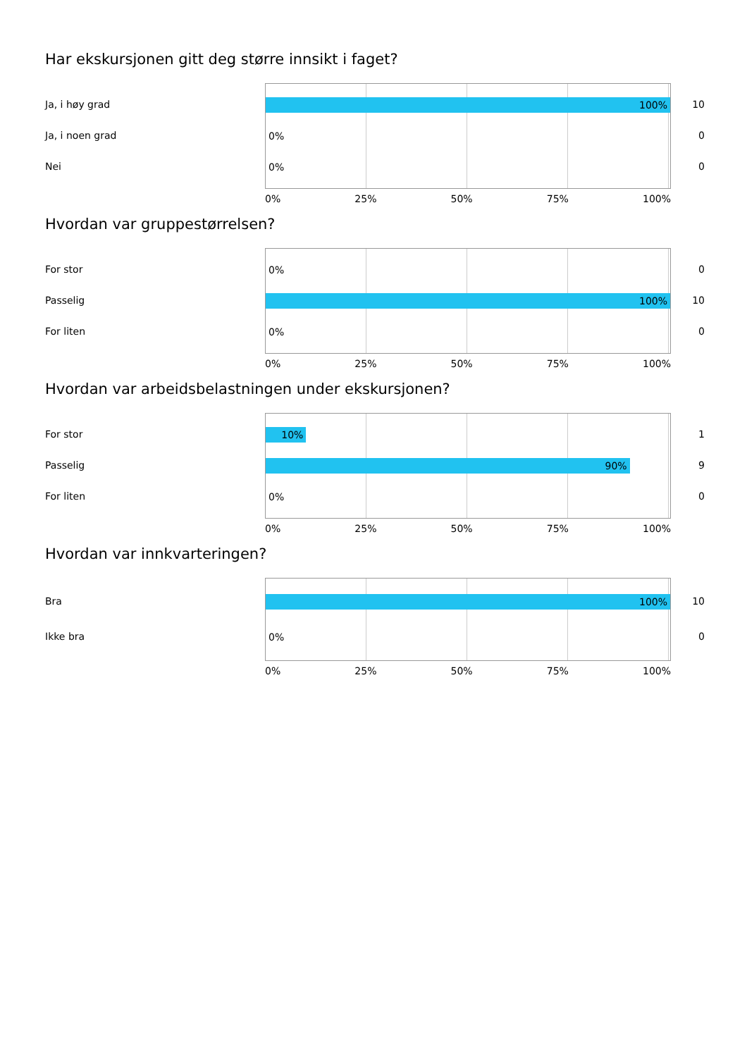Har ekskursjonen gitt deg større innsikt i faget?
Ja, i høy grad
Ja, i noen grad
Nei
100%
0%
0%
10
0
0
0% 25% 50% 75% 100%
Hvordan var gruppestørrelsen?
For stor
Passelig
For liten
0%
100%
0%
0
10
0
0% 25% 50% 75% 100%
Hvordan var arbeidsbelastningen under ekskursjonen?
For stor
Passelig
For liten
10%
90%
0%
1
9
0
0% 25% 50% 75% 100%
Hvordan var innkvarteringen?
Bra
Ikke bra
100%
0%
10
0
0% 25% 50% 75% 100%